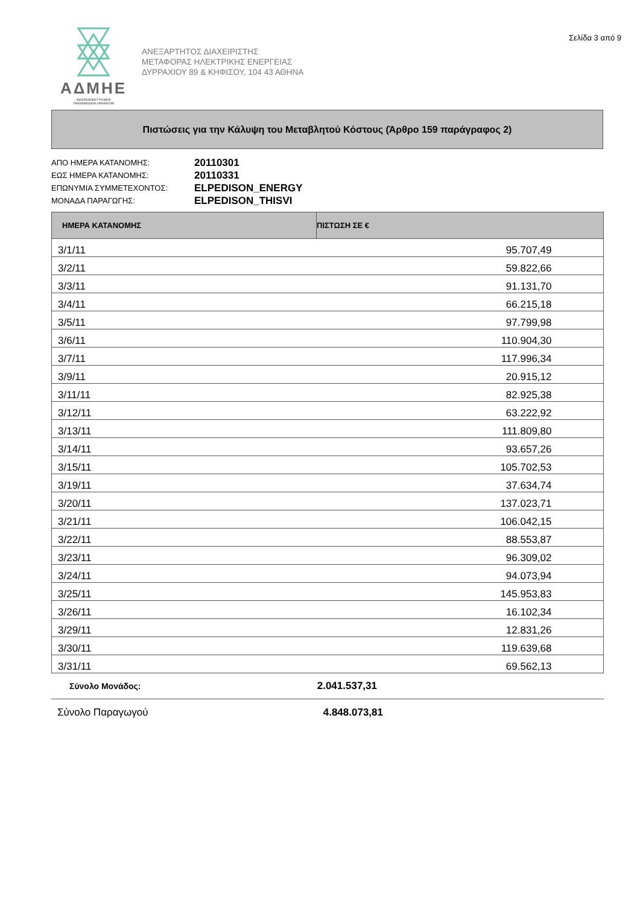ΑΔΜΗΕ
INDEPENDENT POWER
TRANSMISSION OPERATOR
ΑΝΕΞΑΡΤΗΤΟΣ ΔΙΑΧΕΙΡΙΣΤΗΣ
ΜΕΤΑΦΟΡΑΣ ΗΛΕΚΤΡΙΚΗΣ ΕΝΕΡΓΕΙΑΣ
ΔΥΡΡΑΧΙΟΥ 89 & ΚΗΦΙΣΟΥ, 104 43 ΑΘΗΝΑ
Σελίδα 3 από 9
Πιστώσεις για την Κάλυψη του Μεταβλητού Κόστους (Άρθρο 159 παράγραφος 2)
ΑΠΟ ΗΜΕΡΑ ΚΑΤΑΝΟΜΗΣ: 20110301
ΕΩΣ ΗΜΕΡΑ ΚΑΤΑΝΟΜΗΣ: 20110331
ΕΠΩΝΥΜΙΑ ΣΥΜΜΕΤΕΧΟΝΤΟΣ: ELPEDISON_ENERGY
ΜΟΝΑΔΑ ΠΑΡΑΓΩΓΗΣ: ELPEDISON_THISVI
| ΗΜΕΡΑ ΚΑΤΑΝΟΜΗΣ | ΠΙΣΤΩΣΗ ΣΕ € | |
| --- | --- | --- |
| 3/1/11 | 95.707,49 | |
| 3/2/11 | 59.822,66 | |
| 3/3/11 | 91.131,70 | |
| 3/4/11 | 66.215,18 | |
| 3/5/11 | 97.799,98 | |
| 3/6/11 | 110.904,30 | |
| 3/7/11 | 117.996,34 | |
| 3/9/11 | 20.915,12 | |
| 3/11/11 | 82.925,38 | |
| 3/12/11 | 63.222,92 | |
| 3/13/11 | 111.809,80 | |
| 3/14/11 | 93.657,26 | |
| 3/15/11 | 105.702,53 | |
| 3/19/11 | 37.634,74 | |
| 3/20/11 | 137.023,71 | |
| 3/21/11 | 106.042,15 | |
| 3/22/11 | 88.553,87 | |
| 3/23/11 | 96.309,02 | |
| 3/24/11 | 94.073,94 | |
| 3/25/11 | 145.953,83 | |
| 3/26/11 | 16.102,34 | |
| 3/29/11 | 12.831,26 | |
| 3/30/11 | 119.639,68 | |
| 3/31/11 | 69.562,13 | |
Σύνολο Μονάδος: 2.041.537,31
Σύνολο Παραγωγού 4.848.073,81